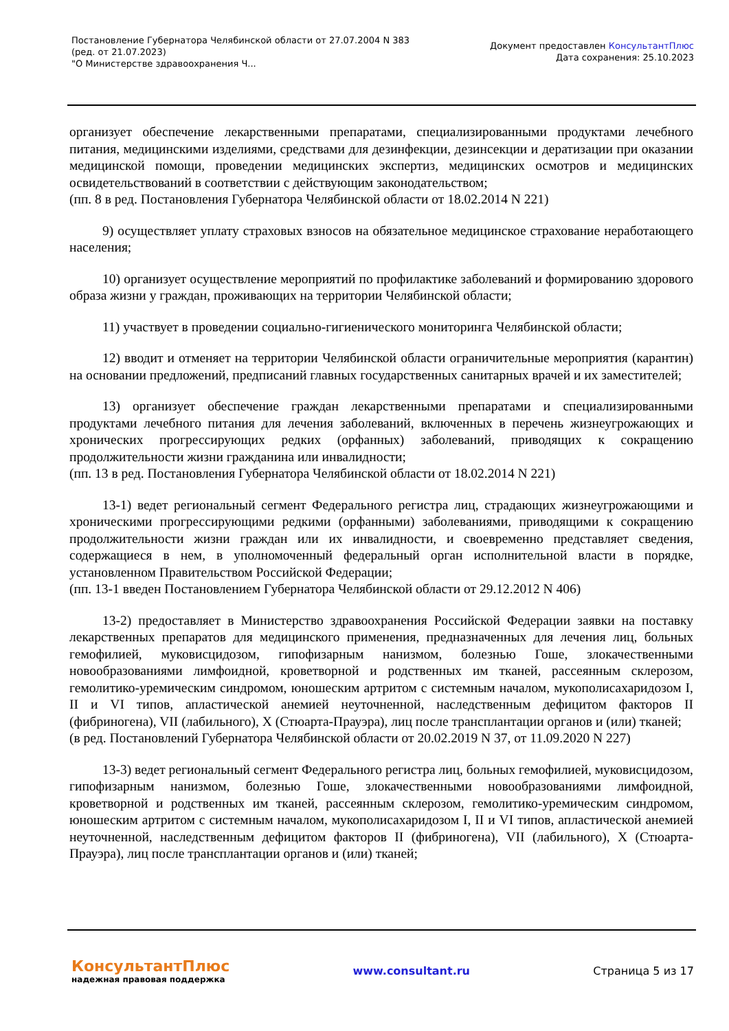Постановление Губернатора Челябинской области от 27.07.2004 N 383
(ред. от 21.07.2023)
"О Министерстве здравоохранения Ч...
Документ предоставлен КонсультантПлюс
Дата сохранения: 25.10.2023
организует обеспечение лекарственными препаратами, специализированными продуктами лечебного питания, медицинскими изделиями, средствами для дезинфекции, дезинсекции и дератизации при оказании медицинской помощи, проведении медицинских экспертиз, медицинских осмотров и медицинских освидетельствований в соответствии с действующим законодательством;
(пп. 8 в ред. Постановления Губернатора Челябинской области от 18.02.2014 N 221)
9) осуществляет уплату страховых взносов на обязательное медицинское страхование неработающего населения;
10) организует осуществление мероприятий по профилактике заболеваний и формированию здорового образа жизни у граждан, проживающих на территории Челябинской области;
11) участвует в проведении социально-гигиенического мониторинга Челябинской области;
12) вводит и отменяет на территории Челябинской области ограничительные мероприятия (карантин) на основании предложений, предписаний главных государственных санитарных врачей и их заместителей;
13) организует обеспечение граждан лекарственными препаратами и специализированными продуктами лечебного питания для лечения заболеваний, включенных в перечень жизнеугрожающих и хронических прогрессирующих редких (орфанных) заболеваний, приводящих к сокращению продолжительности жизни гражданина или инвалидности;
(пп. 13 в ред. Постановления Губернатора Челябинской области от 18.02.2014 N 221)
13-1) ведет региональный сегмент Федерального регистра лиц, страдающих жизнеугрожающими и хроническими прогрессирующими редкими (орфанными) заболеваниями, приводящими к сокращению продолжительности жизни граждан или их инвалидности, и своевременно представляет сведения, содержащиеся в нем, в уполномоченный федеральный орган исполнительной власти в порядке, установленном Правительством Российской Федерации;
(пп. 13-1 введен Постановлением Губернатора Челябинской области от 29.12.2012 N 406)
13-2) предоставляет в Министерство здравоохранения Российской Федерации заявки на поставку лекарственных препаратов для медицинского применения, предназначенных для лечения лиц, больных гемофилией, муковисцидозом, гипофизарным нанизмом, болезнью Гоше, злокачественными новообразованиями лимфоидной, кроветворной и родственных им тканей, рассеянным склерозом, гемолитико-уремическим синдромом, юношеским артритом с системным началом, мукополисахаридозом I, II и VI типов, апластической анемией неуточненной, наследственным дефицитом факторов II (фибриногена), VII (лабильного), X (Стюарта-Прауэра), лиц после трансплантации органов и (или) тканей;
(в ред. Постановлений Губернатора Челябинской области от 20.02.2019 N 37, от 11.09.2020 N 227)
13-3) ведет региональный сегмент Федерального регистра лиц, больных гемофилией, муковисцидозом, гипофизарным нанизмом, болезнью Гоше, злокачественными новообразованиями лимфоидной, кроветворной и родственных им тканей, рассеянным склерозом, гемолитико-уремическим синдромом, юношеским артритом с системным началом, мукополисахаридозом I, II и VI типов, апластической анемией неуточненной, наследственным дефицитом факторов II (фибриногена), VII (лабильного), X (Стюарта-Прауэра), лиц после трансплантации органов и (или) тканей;
КонсультантПлюс
надежная правовая поддержка
www.consultant.ru Страница 5 из 17